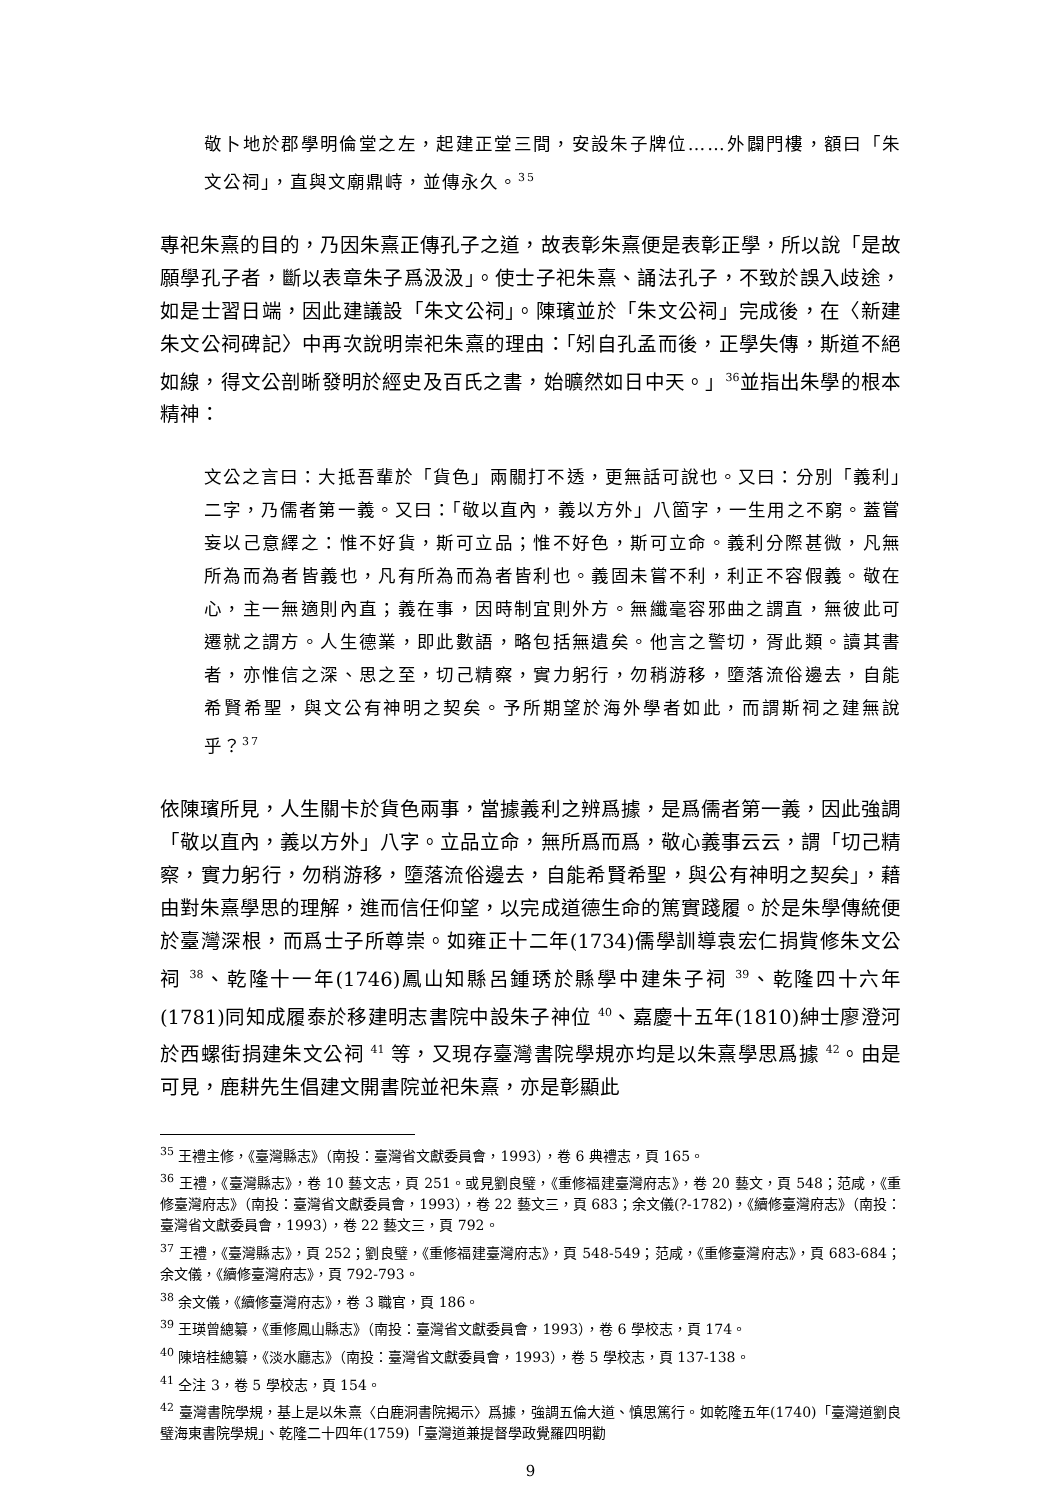敬卜地於郡學明倫堂之左，起建正堂三間，安設朱子牌位……外闢門樓，額曰「朱文公祠」，直與文廟鼎峙，並傳永久。<sup>35</sup>
專祀朱熹的目的，乃因朱熹正傳孔子之道，故表彰朱熹便是表彰正學，所以說「是故願學孔子者，斷以表章朱子爲汲汲」。使士子祀朱熹、誦法孔子，不致於誤入歧途，如是士習日端，因此建議設「朱文公祠」。陳璸並於「朱文公祠」完成後，在〈新建朱文公祠碑記〉中再次說明崇祀朱熹的理由：「矧自孔孟而後，正學失傳，斯道不絕如線，得文公剖晰發明於經史及百氏之書，始曠然如日中天。」<sup>36</sup>並指出朱學的根本精神：
文公之言曰：大抵吾輩於「貨色」兩關打不透，更無話可說也。又曰：分別「義利」二字，乃儒者第一義。又曰：「敬以直內，義以方外」八箇字，一生用之不窮。蓋嘗妄以己意繹之：惟不好貨，斯可立品；惟不好色，斯可立命。義利分際甚微，凡無所為而為者皆義也，凡有所為而為者皆利也。義固未嘗不利，利正不容假義。敬在心，主一無適則內直；義在事，因時制宜則外方。無纖毫容邪曲之謂直，無彼此可遷就之謂方。人生德業，即此數語，略包括無遺矣。他言之警切，胥此類。讀其書者，亦惟信之深、思之至，切己精察，實力躬行，勿稍游移，墮落流俗邊去，自能希賢希聖，與文公有神明之契矣。予所期望於海外學者如此，而謂斯祠之建無說乎？<sup>37</sup>
依陳璸所見，人生關卡於貨色兩事，當據義利之辨爲據，是爲儒者第一義，因此強調「敬以直內，義以方外」八字。立品立命，無所爲而爲，敬心義事云云，謂「切己精察，實力躬行，勿稍游移，墮落流俗邊去，自能希賢希聖，與公有神明之契矣」，藉由對朱熹學思的理解，進而信任仰望，以完成道德生命的篤實踐履。於是朱學傳統便於臺灣深根，而爲士子所尊崇。如雍正十二年(1734)儒學訓導袁宏仁捐貲修朱文公祠 <sup>38</sup>、乾隆十一年(1746)鳳山知縣呂鍾琇於縣學中建朱子祠 <sup>39</sup>、乾隆四十六年(1781)同知成履泰於移建明志書院中設朱子神位 <sup>40</sup>、嘉慶十五年(1810)紳士廖澄河於西螺街捐建朱文公祠 <sup>41</sup> 等，又現存臺灣書院學規亦均是以朱熹學思爲據 <sup>42</sup>。由是可見，鹿耕先生倡建文開書院並祀朱熹，亦是彰顯此
<sup>35</sup> 王禮主修，《臺灣縣志》（南投：臺灣省文獻委員會，1993），卷 6 典禮志，頁 165。
<sup>36</sup> 王禮，《臺灣縣志》，卷 10 藝文志，頁 251。或見劉良璧，《重修福建臺灣府志》，卷 20 藝文，頁 548；范咸，《重修臺灣府志》（南投：臺灣省文獻委員會，1993），卷 22 藝文三，頁 683；余文儀(?-1782)，《續修臺灣府志》（南投：臺灣省文獻委員會，1993），卷 22 藝文三，頁 792。
<sup>37</sup> 王禮，《臺灣縣志》，頁 252；劉良璧，《重修福建臺灣府志》，頁 548-549；范咸，《重修臺灣府志》，頁 683-684；余文儀，《續修臺灣府志》，頁 792-793。
<sup>38</sup> 余文儀，《續修臺灣府志》，卷 3 職官，頁 186。
<sup>39</sup> 王瑛曾總纂，《重修鳳山縣志》（南投：臺灣省文獻委員會，1993），卷 6 學校志，頁 174。
<sup>40</sup> 陳培桂總纂，《淡水廳志》（南投：臺灣省文獻委員會，1993），卷 5 學校志，頁 137-138。
<sup>41</sup> 仝注 3，卷 5 學校志，頁 154。
<sup>42</sup> 臺灣書院學規，基上是以朱熹〈白鹿洞書院揭示〉爲據，強調五倫大道、慎思篤行。如乾隆五年(1740)「臺灣道劉良璧海東書院學規」、乾隆二十四年(1759)「臺灣道兼提督學政覺羅四明勸
9